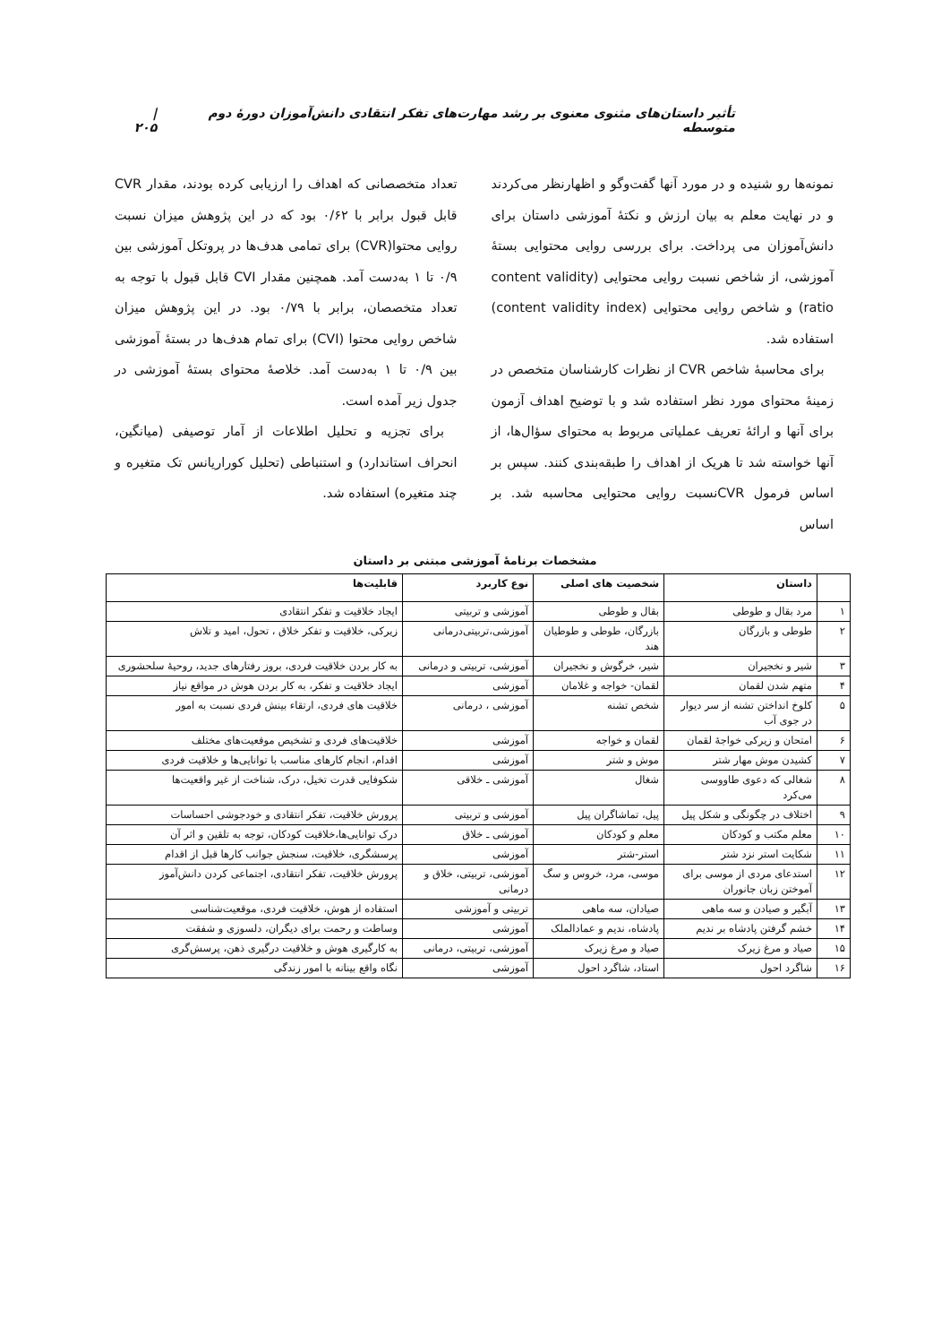تأثیر داستان‌های مثنوی معنوی بر رشد مهارت‌های تفکر انتقادی دانش‌آموزان دورهٔ دوم متوسطه | ۲۰۵
نمونه‌ها رو شنیده و در مورد آنها گفت‌وگو و اظهارنظر می‌کردند و در نهایت معلم به بیان ارزش و نکتهٔ آموزشی داستان برای دانش‌آموزان می پرداخت. برای بررسی روایی محتوایی بستهٔ آموزشی، از شاخص نسبت روایی محتوایی (content validity ratio) و شاخص روایی محتوایی (content validity index) استفاده شد.
برای محاسبهٔ شاخص CVR از نظرات کارشناسان متخصص در زمینهٔ محتوای مورد نظر استفاده شد و با توضیح اهداف آزمون برای آنها و ارائهٔ تعریف عملیاتی مربوط به محتوای سؤال‌ها، از آنها خواسته شد تا هریک از اهداف را طبقه‌بندی کنند. سپس بر اساس فرمول CVRنسبت روایی محتوایی محاسبه شد. بر اساس
تعداد متخصصانی که اهداف را ارزیابی کرده بودند، مقدار CVR قابل قبول برابر با ۰/۶۲ بود که در این پژوهش میزان نسبت روایی محتوا(CVR) برای تمامی هدف‌ها در پروتکل آموزشی بین ۰/۹ تا ۱ به‌دست آمد. همچنین مقدار CVI قابل قبول با توجه به تعداد متخصصان، برابر با ۰/۷۹ بود. در این پژوهش میزان شاخص روایی محتوا (CVI) برای تمام هدف‌ها در بستهٔ آموزشی بین ۰/۹ تا ۱ به‌دست آمد. خلاصهٔ محتوای بستهٔ آموزشی در جدول زیر آمده است.
برای تجزیه و تحلیل اطلاعات از آمار توصیفی (میانگین، انحراف استاندارد) و استنباطی (تحلیل کوراریانس تک متغیره و چند متغیره) استفاده شد.
مشخصات برنامهٔ آموزشی مبتنی بر داستان
| | داستان | شخصیت های اصلی | نوع کاربرد | قابلیت‌ها |
| --- | --- | --- | --- | --- |
| ۱ | مرد بقال و طوطی | بقال و طوطی | آموزشی و تربیتی | ایجاد خلاقیت و تفکر انتقادی |
| ۲ | طوطی و بازرگان | بازرگان، طوطی و طوطیان هند | آموزشی،تربیتی‌درمانی | زیرکی، خلاقیت و تفکر خلاق ، تحول، امید و تلاش |
| ۳ | شیر و نخجیران | شیر، خرگوش و نخجیران | آموزشی، تربیتی و درمانی | به کار بردن خلاقیت فردی، بروز رفتارهای جدید، روحیهٔ سلحشوری |
| ۴ | متهم شدن لقمان | لقمان- خواجه و غلامان | آموزشی | ایجاد خلاقیت و تفکر، به کار بردن هوش در مواقع نیاز |
| ۵ | کلوخ انداختن تشنه از سر دیوار در جوی آب | شخص تشنه | آموزشی ، درمانی | خلاقیت های فردی، ارتقاء بینش فردی نسبت به امور |
| ۶ | امتحان و زیرکی خواجهٔ لقمان | لقمان و خواجه | آموزشی | خلاقیت‌های فردی و تشخیص موقعیت‌های مختلف |
| ۷ | کشیدن موش مهار شتر | موش و شتر | آموزشی | اقدام، انجام کارهای مناسب با توانایی‌ها و خلاقیت فردی |
| ۸ | شغالی که دعوی طاووسی می‌کرد | شغال | آموزشی ـ خلاقی | شکوفایی قدرت تخیل، درک، شناخت از غیر واقعیت‌ها |
| ۹ | اختلاف در چگونگی و شکل پیل | پیل، تماشاگران پیل | آموزشی و تربیتی | پرورش خلاقیت، تفکر انتقادی و خودجوشی احساسات |
| ۱۰ | معلم مکتب و کودکان | معلم و کودکان | آموزشی ـ خلاق | درک توانایی‌ها،خلاقیت کودکان، توجه به تلقین و اثر آن |
| ۱۱ | شکایت استر نزد شتر | استر-شتر | آموزشی | پرسشگری، خلاقیت، سنجش جوانب کارها قبل از اقدام |
| ۱۲ | استدعای مردی از موسی برای آموختن زبان جانوران | موسی، مرد، خروس و سگ | آموزشی، تربیتی، خلاق و درمانی | پرورش خلاقیت، تفکر انتقادی، اجتماعی کردن دانش‌آموز |
| ۱۳ | آبگیر و صیادن و سه ماهی | صیادان، سه ماهی | تربیتی و آموزشی | استفاده از هوش، خلاقیت فردی، موقعیت‌شناسی |
| ۱۴ | خشم گرفتن پادشاه بر ندیم | پادشاه، ندیم و عمادالملک | آموزشی | وساطت و رحمت برای دیگران، دلسوزی و شفقت |
| ۱۵ | صیاد و مرغ زیرک | صیاد و مرغ زیرک | آموزشی، تربیتی، درمانی | به کارگیری هوش و خلاقیت درگیری ذهن، پرسش‌گری |
| ۱۶ | شاگرد احول | استاد، شاگرد احول | آموزشی | نگاه واقع بینانه با امور زندگی |